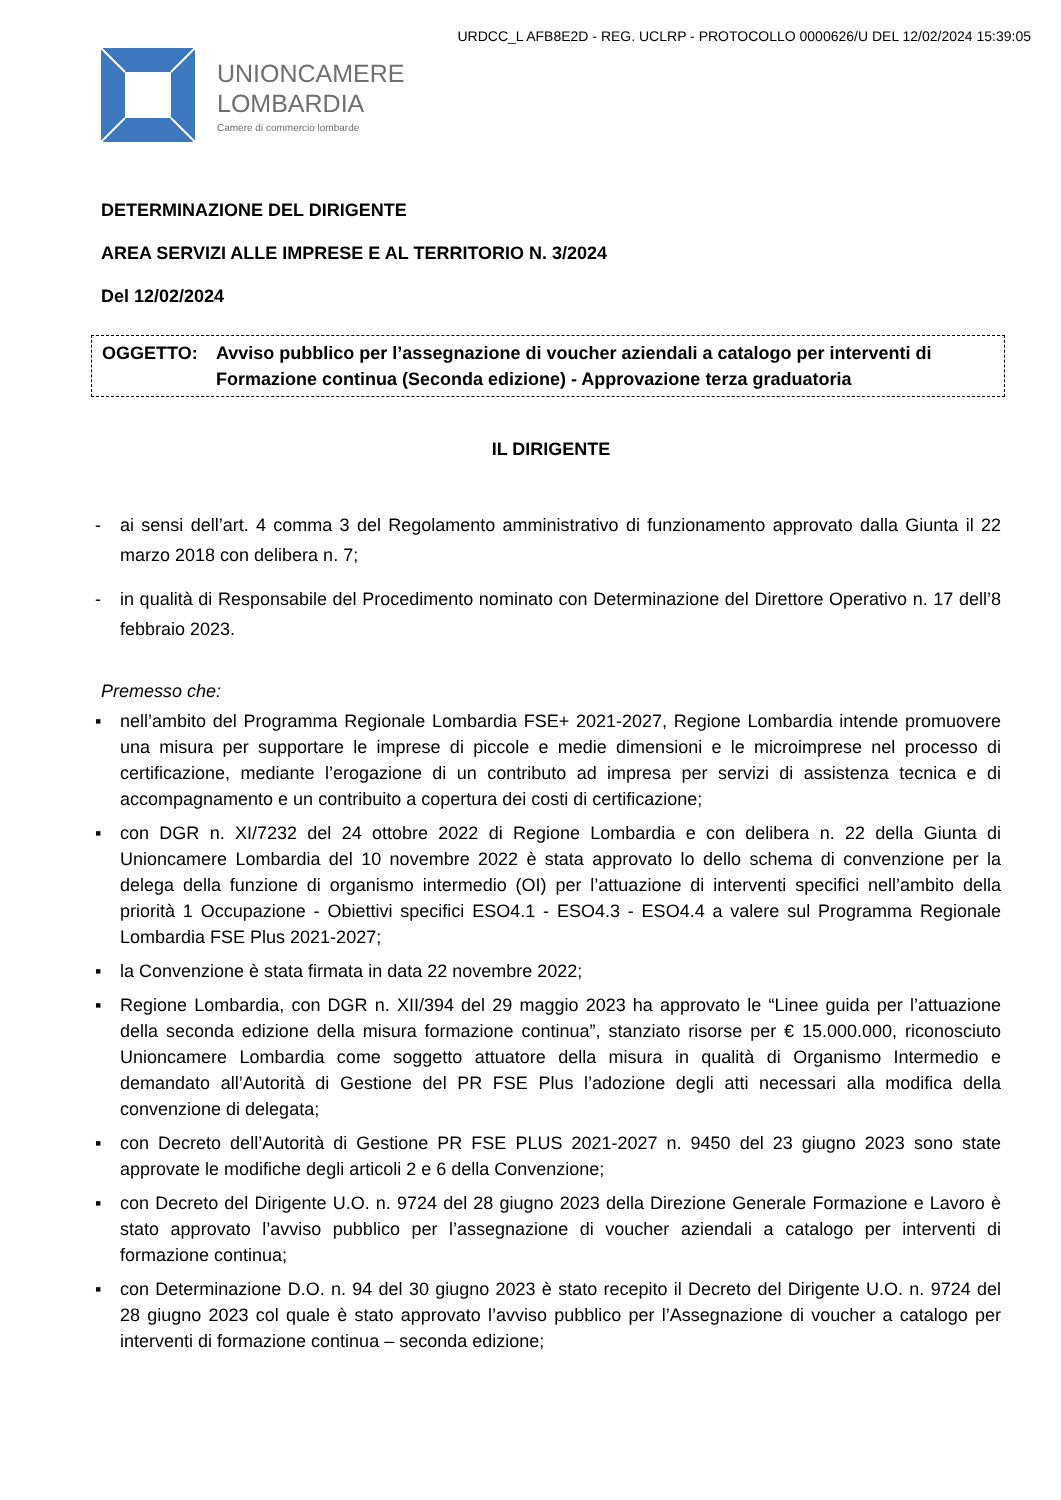URDCC_L AFB8E2D - REG. UCLRP - PROTOCOLLO 0000626/U DEL 12/02/2024 15:39:05
UNIONCAMERE
LOMBARDIA
Camere di commercio lombarde
DETERMINAZIONE DEL DIRIGENTE
AREA SERVIZI ALLE IMPRESE E AL TERRITORIO N. 3/2024
Del 12/02/2024
OGGETTO: Avviso pubblico per l’assegnazione di voucher aziendali a catalogo per interventi di Formazione continua (Seconda edizione) - Approvazione terza graduatoria
IL DIRIGENTE
- ai sensi dell’art. 4 comma 3 del Regolamento amministrativo di funzionamento approvato dalla Giunta il 22 marzo 2018 con delibera n. 7;
- in qualità di Responsabile del Procedimento nominato con Determinazione del Direttore Operativo n. 17 dell’8 febbraio 2023.
Premesso che:
▪ nell’ambito del Programma Regionale Lombardia FSE+ 2021-2027, Regione Lombardia intende promuovere una misura per supportare le imprese di piccole e medie dimensioni e le microimprese nel processo di certificazione, mediante l’erogazione di un contributo ad impresa per servizi di assistenza tecnica e di accompagnamento e un contribuito a copertura dei costi di certificazione;
▪ con DGR n. XI/7232 del 24 ottobre 2022 di Regione Lombardia e con delibera n. 22 della Giunta di Unioncamere Lombardia del 10 novembre 2022 è stata approvato lo dello schema di convenzione per la delega della funzione di organismo intermedio (OI) per l’attuazione di interventi specifici nell’ambito della priorità 1 Occupazione - Obiettivi specifici ESO4.1 - ESO4.3 - ESO4.4 a valere sul Programma Regionale Lombardia FSE Plus 2021-2027;
▪ la Convenzione è stata firmata in data 22 novembre 2022;
▪ Regione Lombardia, con DGR n. XII/394 del 29 maggio 2023 ha approvato le “Linee guida per l’attuazione della seconda edizione della misura formazione continua”, stanziato risorse per € 15.000.000, riconosciuto Unioncamere Lombardia come soggetto attuatore della misura in qualità di Organismo Intermedio e demandato all’Autorità di Gestione del PR FSE Plus l’adozione degli atti necessari alla modifica della convenzione di delegata;
▪ con Decreto dell’Autorità di Gestione PR FSE PLUS 2021-2027 n. 9450 del 23 giugno 2023 sono state approvate le modifiche degli articoli 2 e 6 della Convenzione;
▪ con Decreto del Dirigente U.O. n. 9724 del 28 giugno 2023 della Direzione Generale Formazione e Lavoro è stato approvato l’avviso pubblico per l’assegnazione di voucher aziendali a catalogo per interventi di formazione continua;
▪ con Determinazione D.O. n. 94 del 30 giugno 2023 è stato recepito il Decreto del Dirigente U.O. n. 9724 del 28 giugno 2023 col quale è stato approvato l’avviso pubblico per l’Assegnazione di voucher a catalogo per interventi di formazione continua – seconda edizione;